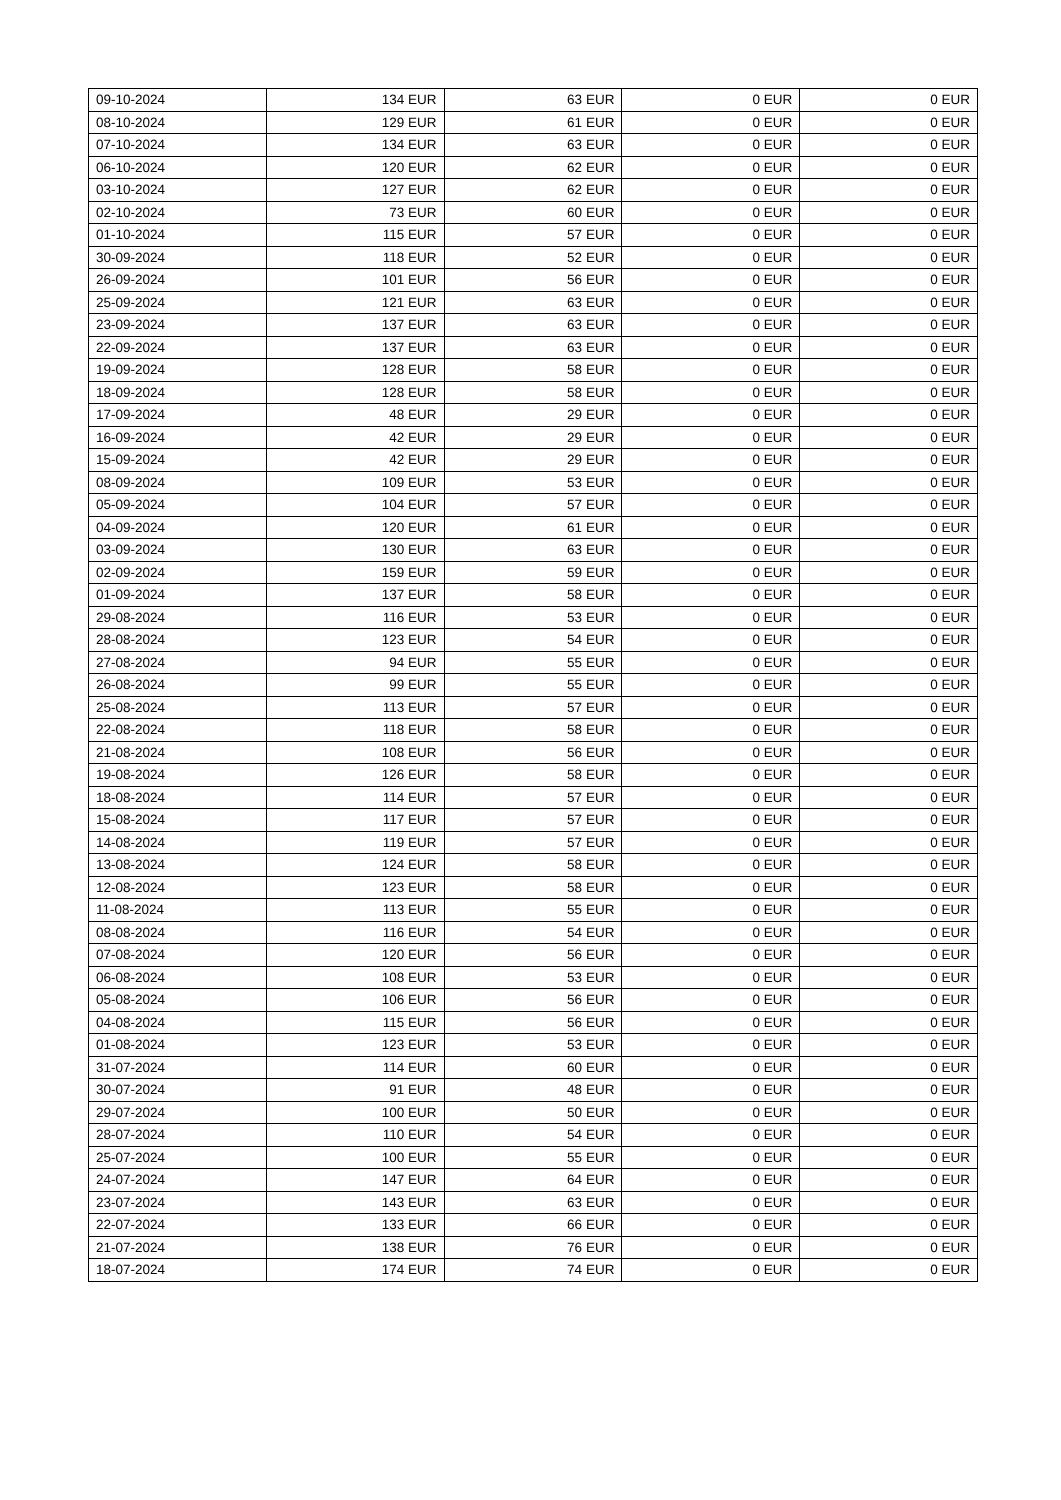| 09-10-2024 | 134 EUR | 63 EUR | 0 EUR | 0 EUR |
| 08-10-2024 | 129 EUR | 61 EUR | 0 EUR | 0 EUR |
| 07-10-2024 | 134 EUR | 63 EUR | 0 EUR | 0 EUR |
| 06-10-2024 | 120 EUR | 62 EUR | 0 EUR | 0 EUR |
| 03-10-2024 | 127 EUR | 62 EUR | 0 EUR | 0 EUR |
| 02-10-2024 | 73 EUR | 60 EUR | 0 EUR | 0 EUR |
| 01-10-2024 | 115 EUR | 57 EUR | 0 EUR | 0 EUR |
| 30-09-2024 | 118 EUR | 52 EUR | 0 EUR | 0 EUR |
| 26-09-2024 | 101 EUR | 56 EUR | 0 EUR | 0 EUR |
| 25-09-2024 | 121 EUR | 63 EUR | 0 EUR | 0 EUR |
| 23-09-2024 | 137 EUR | 63 EUR | 0 EUR | 0 EUR |
| 22-09-2024 | 137 EUR | 63 EUR | 0 EUR | 0 EUR |
| 19-09-2024 | 128 EUR | 58 EUR | 0 EUR | 0 EUR |
| 18-09-2024 | 128 EUR | 58 EUR | 0 EUR | 0 EUR |
| 17-09-2024 | 48 EUR | 29 EUR | 0 EUR | 0 EUR |
| 16-09-2024 | 42 EUR | 29 EUR | 0 EUR | 0 EUR |
| 15-09-2024 | 42 EUR | 29 EUR | 0 EUR | 0 EUR |
| 08-09-2024 | 109 EUR | 53 EUR | 0 EUR | 0 EUR |
| 05-09-2024 | 104 EUR | 57 EUR | 0 EUR | 0 EUR |
| 04-09-2024 | 120 EUR | 61 EUR | 0 EUR | 0 EUR |
| 03-09-2024 | 130 EUR | 63 EUR | 0 EUR | 0 EUR |
| 02-09-2024 | 159 EUR | 59 EUR | 0 EUR | 0 EUR |
| 01-09-2024 | 137 EUR | 58 EUR | 0 EUR | 0 EUR |
| 29-08-2024 | 116 EUR | 53 EUR | 0 EUR | 0 EUR |
| 28-08-2024 | 123 EUR | 54 EUR | 0 EUR | 0 EUR |
| 27-08-2024 | 94 EUR | 55 EUR | 0 EUR | 0 EUR |
| 26-08-2024 | 99 EUR | 55 EUR | 0 EUR | 0 EUR |
| 25-08-2024 | 113 EUR | 57 EUR | 0 EUR | 0 EUR |
| 22-08-2024 | 118 EUR | 58 EUR | 0 EUR | 0 EUR |
| 21-08-2024 | 108 EUR | 56 EUR | 0 EUR | 0 EUR |
| 19-08-2024 | 126 EUR | 58 EUR | 0 EUR | 0 EUR |
| 18-08-2024 | 114 EUR | 57 EUR | 0 EUR | 0 EUR |
| 15-08-2024 | 117 EUR | 57 EUR | 0 EUR | 0 EUR |
| 14-08-2024 | 119 EUR | 57 EUR | 0 EUR | 0 EUR |
| 13-08-2024 | 124 EUR | 58 EUR | 0 EUR | 0 EUR |
| 12-08-2024 | 123 EUR | 58 EUR | 0 EUR | 0 EUR |
| 11-08-2024 | 113 EUR | 55 EUR | 0 EUR | 0 EUR |
| 08-08-2024 | 116 EUR | 54 EUR | 0 EUR | 0 EUR |
| 07-08-2024 | 120 EUR | 56 EUR | 0 EUR | 0 EUR |
| 06-08-2024 | 108 EUR | 53 EUR | 0 EUR | 0 EUR |
| 05-08-2024 | 106 EUR | 56 EUR | 0 EUR | 0 EUR |
| 04-08-2024 | 115 EUR | 56 EUR | 0 EUR | 0 EUR |
| 01-08-2024 | 123 EUR | 53 EUR | 0 EUR | 0 EUR |
| 31-07-2024 | 114 EUR | 60 EUR | 0 EUR | 0 EUR |
| 30-07-2024 | 91 EUR | 48 EUR | 0 EUR | 0 EUR |
| 29-07-2024 | 100 EUR | 50 EUR | 0 EUR | 0 EUR |
| 28-07-2024 | 110 EUR | 54 EUR | 0 EUR | 0 EUR |
| 25-07-2024 | 100 EUR | 55 EUR | 0 EUR | 0 EUR |
| 24-07-2024 | 147 EUR | 64 EUR | 0 EUR | 0 EUR |
| 23-07-2024 | 143 EUR | 63 EUR | 0 EUR | 0 EUR |
| 22-07-2024 | 133 EUR | 66 EUR | 0 EUR | 0 EUR |
| 21-07-2024 | 138 EUR | 76 EUR | 0 EUR | 0 EUR |
| 18-07-2024 | 174 EUR | 74 EUR | 0 EUR | 0 EUR |